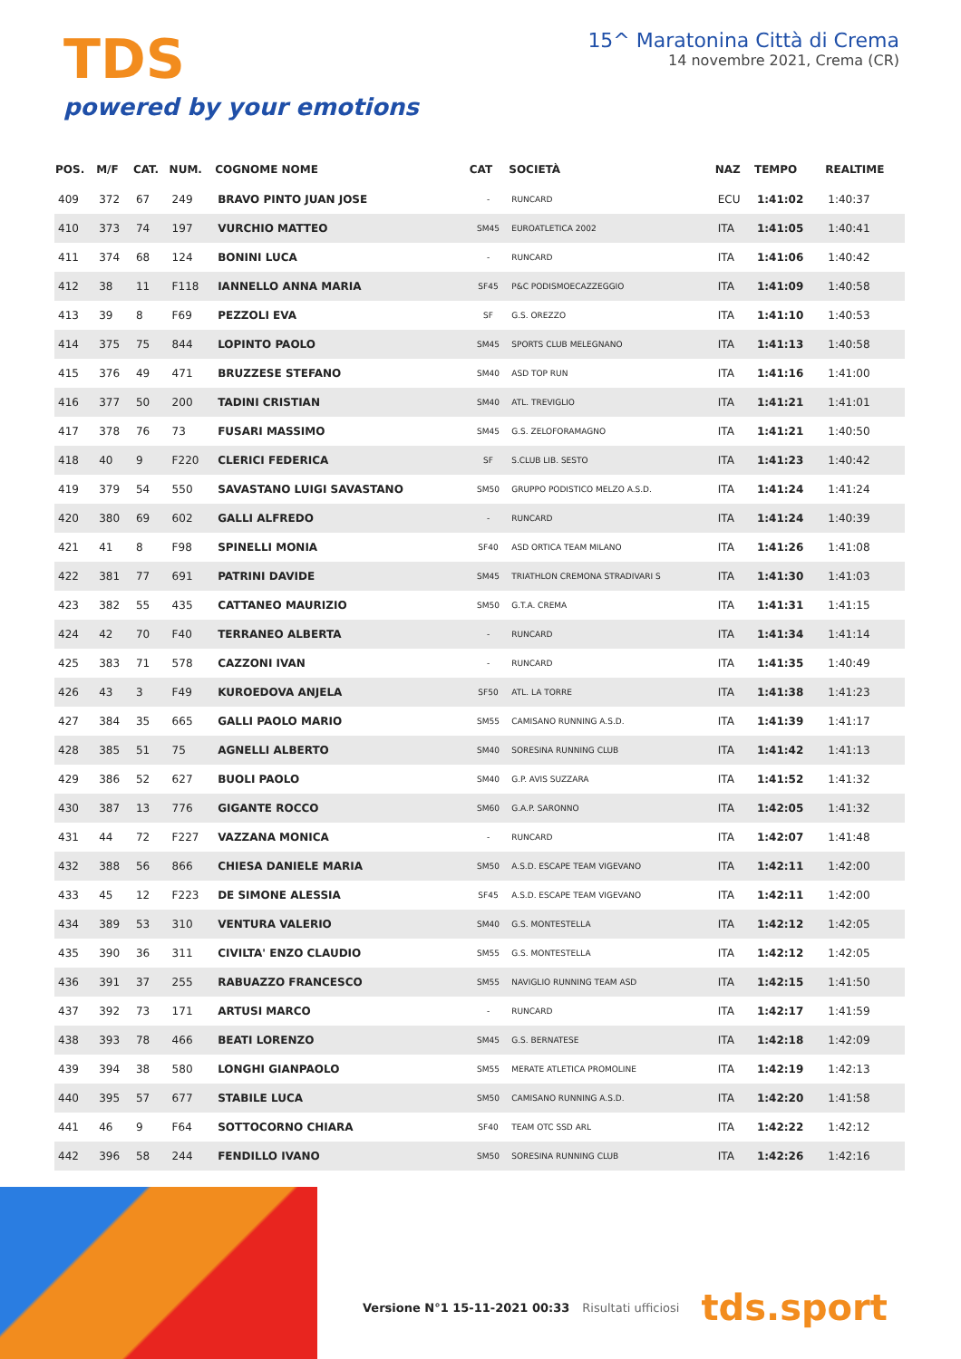TDS
powered by your emotions
15^ Maratonina Città di Crema
14 novembre 2021, Crema (CR)
| POS. | M/F | CAT. | NUM. | COGNOME NOME | CAT | SOCIETÀ | NAZ | TEMPO | REALTIME |
| --- | --- | --- | --- | --- | --- | --- | --- | --- | --- |
| 409 | 372 | 67 | 249 | BRAVO PINTO JUAN JOSE | - | RUNCARD | ECU | 1:41:02 | 1:40:37 |
| 410 | 373 | 74 | 197 | VURCHIO MATTEO | SM45 | EUROATLETICA 2002 | ITA | 1:41:05 | 1:40:41 |
| 411 | 374 | 68 | 124 | BONINI LUCA | - | RUNCARD | ITA | 1:41:06 | 1:40:42 |
| 412 | 38 | 11 | F118 | IANNELLO ANNA MARIA | SF45 | P&C PODISMOECAZZEGGIO | ITA | 1:41:09 | 1:40:58 |
| 413 | 39 | 8 | F69 | PEZZOLI EVA | SF | G.S. OREZZO | ITA | 1:41:10 | 1:40:53 |
| 414 | 375 | 75 | 844 | LOPINTO PAOLO | SM45 | SPORTS CLUB MELEGNANO | ITA | 1:41:13 | 1:40:58 |
| 415 | 376 | 49 | 471 | BRUZZESE STEFANO | SM40 | ASD TOP RUN | ITA | 1:41:16 | 1:41:00 |
| 416 | 377 | 50 | 200 | TADINI CRISTIAN | SM40 | ATL. TREVIGLIO | ITA | 1:41:21 | 1:41:01 |
| 417 | 378 | 76 | 73 | FUSARI MASSIMO | SM45 | G.S. ZELOFORAMAGNO | ITA | 1:41:21 | 1:40:50 |
| 418 | 40 | 9 | F220 | CLERICI FEDERICA | SF | S.CLUB LIB. SESTO | ITA | 1:41:23 | 1:40:42 |
| 419 | 379 | 54 | 550 | SAVASTANO LUIGI SAVASTANO | SM50 | GRUPPO PODISTICO MELZO A.S.D. | ITA | 1:41:24 | 1:41:24 |
| 420 | 380 | 69 | 602 | GALLI ALFREDO | - | RUNCARD | ITA | 1:41:24 | 1:40:39 |
| 421 | 41 | 8 | F98 | SPINELLI MONIA | SF40 | ASD ORTICA TEAM MILANO | ITA | 1:41:26 | 1:41:08 |
| 422 | 381 | 77 | 691 | PATRINI DAVIDE | SM45 | TRIATHLON CREMONA STRADIVARI S | ITA | 1:41:30 | 1:41:03 |
| 423 | 382 | 55 | 435 | CATTANEO MAURIZIO | SM50 | G.T.A. CREMA | ITA | 1:41:31 | 1:41:15 |
| 424 | 42 | 70 | F40 | TERRANEO ALBERTA | - | RUNCARD | ITA | 1:41:34 | 1:41:14 |
| 425 | 383 | 71 | 578 | CAZZONI IVAN | - | RUNCARD | ITA | 1:41:35 | 1:40:49 |
| 426 | 43 | 3 | F49 | KUROEDOVA ANJELA | SF50 | ATL. LA TORRE | ITA | 1:41:38 | 1:41:23 |
| 427 | 384 | 35 | 665 | GALLI PAOLO MARIO | SM55 | CAMISANO RUNNING A.S.D. | ITA | 1:41:39 | 1:41:17 |
| 428 | 385 | 51 | 75 | AGNELLI ALBERTO | SM40 | SORESINA RUNNING CLUB | ITA | 1:41:42 | 1:41:13 |
| 429 | 386 | 52 | 627 | BUOLI PAOLO | SM40 | G.P. AVIS SUZZARA | ITA | 1:41:52 | 1:41:32 |
| 430 | 387 | 13 | 776 | GIGANTE ROCCO | SM60 | G.A.P. SARONNO | ITA | 1:42:05 | 1:41:32 |
| 431 | 44 | 72 | F227 | VAZZANA MONICA | - | RUNCARD | ITA | 1:42:07 | 1:41:48 |
| 432 | 388 | 56 | 866 | CHIESA DANIELE MARIA | SM50 | A.S.D. ESCAPE TEAM VIGEVANO | ITA | 1:42:11 | 1:42:00 |
| 433 | 45 | 12 | F223 | DE SIMONE ALESSIA | SF45 | A.S.D. ESCAPE TEAM VIGEVANO | ITA | 1:42:11 | 1:42:00 |
| 434 | 389 | 53 | 310 | VENTURA VALERIO | SM40 | G.S. MONTESTELLA | ITA | 1:42:12 | 1:42:05 |
| 435 | 390 | 36 | 311 | CIVILTA' ENZO CLAUDIO | SM55 | G.S. MONTESTELLA | ITA | 1:42:12 | 1:42:05 |
| 436 | 391 | 37 | 255 | RABUAZZO FRANCESCO | SM55 | NAVIGLIO RUNNING TEAM ASD | ITA | 1:42:15 | 1:41:50 |
| 437 | 392 | 73 | 171 | ARTUSI MARCO | - | RUNCARD | ITA | 1:42:17 | 1:41:59 |
| 438 | 393 | 78 | 466 | BEATI LORENZO | SM45 | G.S. BERNATESE | ITA | 1:42:18 | 1:42:09 |
| 439 | 394 | 38 | 580 | LONGHI GIANPAOLO | SM55 | MERATE ATLETICA PROMOLINE | ITA | 1:42:19 | 1:42:13 |
| 440 | 395 | 57 | 677 | STABILE LUCA | SM50 | CAMISANO RUNNING A.S.D. | ITA | 1:42:20 | 1:41:58 |
| 441 | 46 | 9 | F64 | SOTTOCORNO CHIARA | SF40 | TEAM OTC SSD ARL | ITA | 1:42:22 | 1:42:12 |
| 442 | 396 | 58 | 244 | FENDILLO IVANO | SM50 | SORESINA RUNNING CLUB | ITA | 1:42:26 | 1:42:16 |
Versione N°1 15-11-2021 00:33 Risultati ufficiosi tds.sport